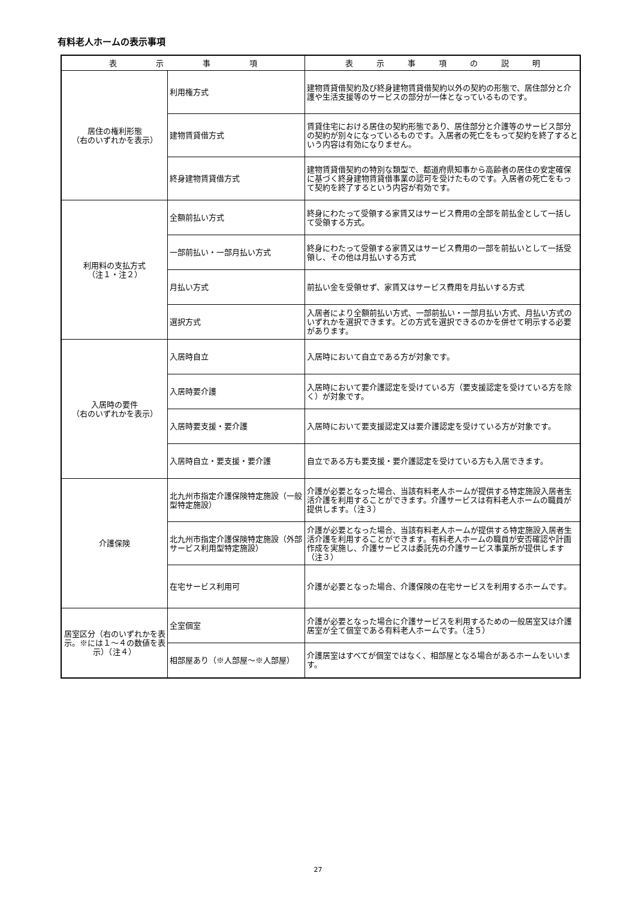有料老人ホームの表示事項
| 表 示 事 項 | | 表 示 事 項 の 説 明 |
| --- | --- | --- |
| 居住の権利形態 （右のいずれかを表示） | 利用権方式 | 建物賃貸借契約及び終身建物賃貸借契約以外の契約の形態で、居住部分と介護や生活支援等のサービスの部分が一体となっているものです。 |
| | 建物賃貸借方式 | 賃貸住宅における居住の契約形態であり、居住部分と介護等のサービス部分の契約が別々になっているものです。入居者の死亡をもって契約を終了するという内容は有効になりません。 |
| | 終身建物賃貸借方式 | 建物賃貸借契約の特別な類型で、都道府県知事から高齢者の居住の安定確保に基づく終身建物賃貸借事業の認可を受けたものです。入居者の死亡をもって契約を終了するという内容が有効です。 |
| 利用料の支払方式 （注１・注２） | 全額前払い方式 | 終身にわたって受領する家賃又はサービス費用の全部を前払金として一括して受領する方式。 |
| | 一部前払い・一部月払い方式 | 終身にわたって受領する家賃又はサービス費用の一部を前払いとして一括受領し、その他は月払いする方式 |
| | 月払い方式 | 前払い金を受領せず、家賃又はサービス費用を月払いする方式 |
| | 選択方式 | 入居者により全額前払い方式、一部前払い・一部月払い方式、月払い方式のいずれかを選択できます。どの方式を選択できるのかを併せて明示する必要があります。 |
| 入居時の要件 （右のいずれかを表示） | 入居時自立 | 入居時において自立である方が対象です。 |
| | 入居時要介護 | 入居時において要介護認定を受けている方（要支援認定を受けている方を除く）が対象です。 |
| | 入居時要支援・要介護 | 入居時において要支援認定又は要介護認定を受けている方が対象です。 |
| | 入居時自立・要支援・要介護 | 自立である方も要支援・要介護認定を受けている方も入居できます。 |
| 介護保険 | 北九州市指定介護保険特定施設（一般型特定施設） | 介護が必要となった場合、当該有料老人ホームが提供する特定施設入居者生活介護を利用することができます。介護サービスは有料老人ホームの職員が提供します。（注３） |
| | 北九州市指定介護保険特定施設（外部サービス利用型特定施設） | 介護が必要となった場合、当該有料老人ホームが提供する特定施設入居者生活介護を利用することができます。有料老人ホームの職員が安否確認や計画作成を実施し、介護サービスは委託先の介護サービス事業所が提供します（注３） |
| | 在宅サービス利用可 | 介護が必要となった場合、介護保険の在宅サービスを利用するホームです。 |
| 居室区分（右のいずれかを表示。※には１～４の数値を表示）（注４） | 全室個室 | 介護が必要となった場合に介護サービスを利用するための一般居室又は介護居室が全て個室である有料老人ホームです。（注５） |
| | 相部屋あり（※人部屋～※人部屋） | 介護居室はすべてが個室ではなく、相部屋となる場合があるホームをいいます。 |
27